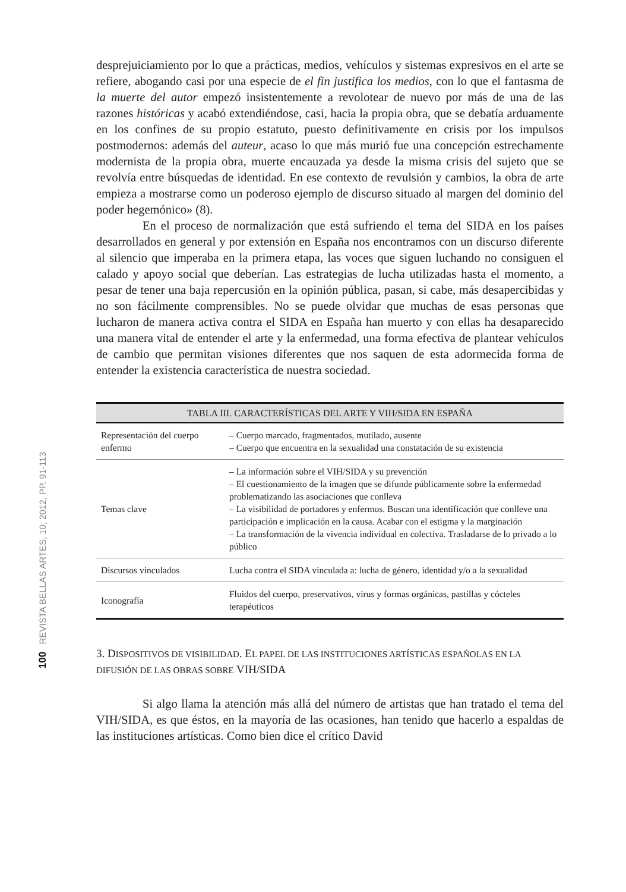100 REVISTA BELLAS ARTES, 10; 2012, PP. 91-113
desprejuiciamiento por lo que a prácticas, medios, vehículos y sistemas expresivos en el arte se refiere, abogando casi por una especie de el fin justifica los medios, con lo que el fantasma de la muerte del autor empezó insistentemente a revolotear de nuevo por más de una de las razones históricas y acabó extendiéndose, casi, hacia la propia obra, que se debatía arduamente en los confines de su propio estatuto, puesto definitivamente en crisis por los impulsos postmodernos: además del auteur, acaso lo que más murió fue una concepción estrechamente modernista de la propia obra, muerte encauzada ya desde la misma crisis del sujeto que se revolvía entre búsquedas de identidad. En ese contexto de revulsión y cambios, la obra de arte empieza a mostrarse como un poderoso ejemplo de discurso situado al margen del dominio del poder hegemónico» (8).
En el proceso de normalización que está sufriendo el tema del SIDA en los países desarrollados en general y por extensión en España nos encontramos con un discurso diferente al silencio que imperaba en la primera etapa, las voces que siguen luchando no consiguen el calado y apoyo social que deberían. Las estrategias de lucha utilizadas hasta el momento, a pesar de tener una baja repercusión en la opinión pública, pasan, si cabe, más desapercibidas y no son fácilmente comprensibles. No se puede olvidar que muchas de esas personas que lucharon de manera activa contra el SIDA en España han muerto y con ellas ha desaparecido una manera vital de entender el arte y la enfermedad, una forma efectiva de plantear vehículos de cambio que permitan visiones diferentes que nos saquen de esta adormecida forma de entender la existencia característica de nuestra sociedad.
| TABLA III. CARACTERÍSTICAS DEL ARTE Y VIH/SIDA EN ESPAÑA | |
| --- | --- |
| Representación del cuerpo enfermo | – Cuerpo marcado, fragmentados, mutilado, ausente – Cuerpo que encuentra en la sexualidad una constatación de su existencia |
| Temas clave | – La información sobre el VIH/SIDA y su prevención – El cuestionamiento de la imagen que se difunde públicamente sobre la enfermedad problematizando las asociaciones que conlleva – La visibilidad de portadores y enfermos. Buscan una identificación que conlleve una participación e implicación en la causa. Acabar con el estigma y la marginación – La transformación de la vivencia individual en colectiva. Trasladarse de lo privado a lo público |
| Discursos vinculados | Lucha contra el SIDA vinculada a: lucha de género, identidad y/o a la sexualidad |
| Iconografía | Fluidos del cuerpo, preservativos, virus y formas orgánicas, pastillas y cócteles terapéuticos |
3. DISPOSITIVOS DE VISIBILIDAD. EL PAPEL DE LAS INSTITUCIONES ARTÍSTICAS ESPAÑOLAS EN LA DIFUSIÓN DE LAS OBRAS SOBRE VIH/SIDA
Si algo llama la atención más allá del número de artistas que han tratado el tema del VIH/SIDA, es que éstos, en la mayoría de las ocasiones, han tenido que hacerlo a espaldas de las instituciones artísticas. Como bien dice el crítico David